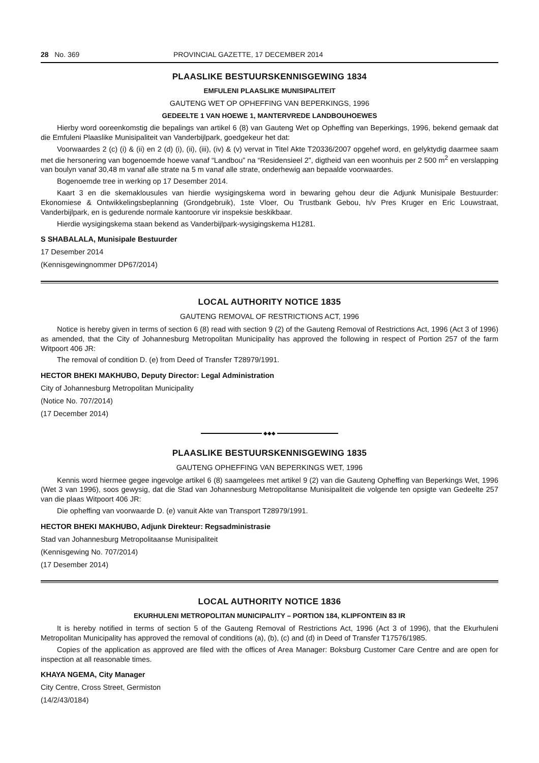28 No. 369 PROVINCIAL GAZETTE, 17 DECEMBER 2014
PLAASLIKE BESTUURSKENNISGEWING 1834
EMFULENI PLAASLIKE MUNISIPALITEIT
GAUTENG WET OP OPHEFFING VAN BEPERKINGS, 1996
GEDEELTE 1 VAN HOEWE 1, MANTERVREDE LANDBOUHOEWES
Hierby word ooreenkomstig die bepalings van artikel 6 (8) van Gauteng Wet op Opheffing van Beperkings, 1996, bekend gemaak dat die Emfuleni Plaaslike Munisipaliteit van Vanderbijlpark, goedgekeur het dat:
Voorwaardes 2 (c) (i) & (ii) en 2 (d) (i), (ii), (iii), (iv) & (v) vervat in Titel Akte T20336/2007 opgehef word, en gelyktydig daarmee saam met die hersonering van bogenoemde hoewe vanaf “Landbou” na “Residensieel 2”, digtheid van een woonhuis per 2 500 m<sup>2</sup> en verslapping van boulyn vanaf 30,48 m vanaf alle strate na 5 m vanaf alle strate, onderhewig aan bepaalde voorwaardes.
Bogenoemde tree in werking op 17 Desember 2014.
Kaart 3 en die skemaklousules van hierdie wysigingskema word in bewaring gehou deur die Adjunk Munisipale Bestuurder: Ekonomiese & Ontwikkelingsbeplanning (Grondgebruik), 1ste Vloer, Ou Trustbank Gebou, h/v Pres Kruger en Eric Louwstraat, Vanderbijlpark, en is gedurende normale kantoorure vir inspeksie beskikbaar.
Hierdie wysigingskema staan bekend as Vanderbijlpark-wysigingskema H1281.
S SHABALALA, Munisipale Bestuurder
17 Desember 2014
(Kennisgewingnommer DP67/2014)
LOCAL AUTHORITY NOTICE 1835
GAUTENG REMOVAL OF RESTRICTIONS ACT, 1996
Notice is hereby given in terms of section 6 (8) read with section 9 (2) of the Gauteng Removal of Restrictions Act, 1996 (Act 3 of 1996) as amended, that the City of Johannesburg Metropolitan Municipality has approved the following in respect of Portion 257 of the farm Witpoort 406 JR:
The removal of condition D. (e) from Deed of Transfer T28979/1991.
HECTOR BHEKI MAKHUBO, Deputy Director: Legal Administration
City of Johannesburg Metropolitan Municipality
(Notice No. 707/2014)
(17 December 2014)
◆◆◆
PLAASLIKE BESTUURSKENNISGEWING 1835
GAUTENG OPHEFFING VAN BEPERKINGS WET, 1996
Kennis word hiermee gegee ingevolge artikel 6 (8) saamgelees met artikel 9 (2) van die Gauteng Opheffing van Beperkings Wet, 1996 (Wet 3 van 1996), soos gewysig, dat die Stad van Johannesburg Metropolitanse Munisipaliteit die volgende ten opsigte van Gedeelte 257 van die plaas Witpoort 406 JR:
Die opheffing van voorwaarde D. (e) vanuit Akte van Transport T28979/1991.
HECTOR BHEKI MAKHUBO, Adjunk Direkteur: Regsadministrasie
Stad van Johannesburg Metropolitaanse Munisipaliteit
(Kennisgewing No. 707/2014)
(17 Desember 2014)
LOCAL AUTHORITY NOTICE 1836
EKURHULENI METROPOLITAN MUNICIPALITY – PORTION 184, KLIPFONTEIN 83 IR
It is hereby notified in terms of section 5 of the Gauteng Removal of Restrictions Act, 1996 (Act 3 of 1996), that the Ekurhuleni Metropolitan Municipality has approved the removal of conditions (a), (b), (c) and (d) in Deed of Transfer T17576/1985.
Copies of the application as approved are filed with the offices of Area Manager: Boksburg Customer Care Centre and are open for inspection at all reasonable times.
KHAYA NGEMA, City Manager
City Centre, Cross Street, Germiston
(14/2/43/0184)